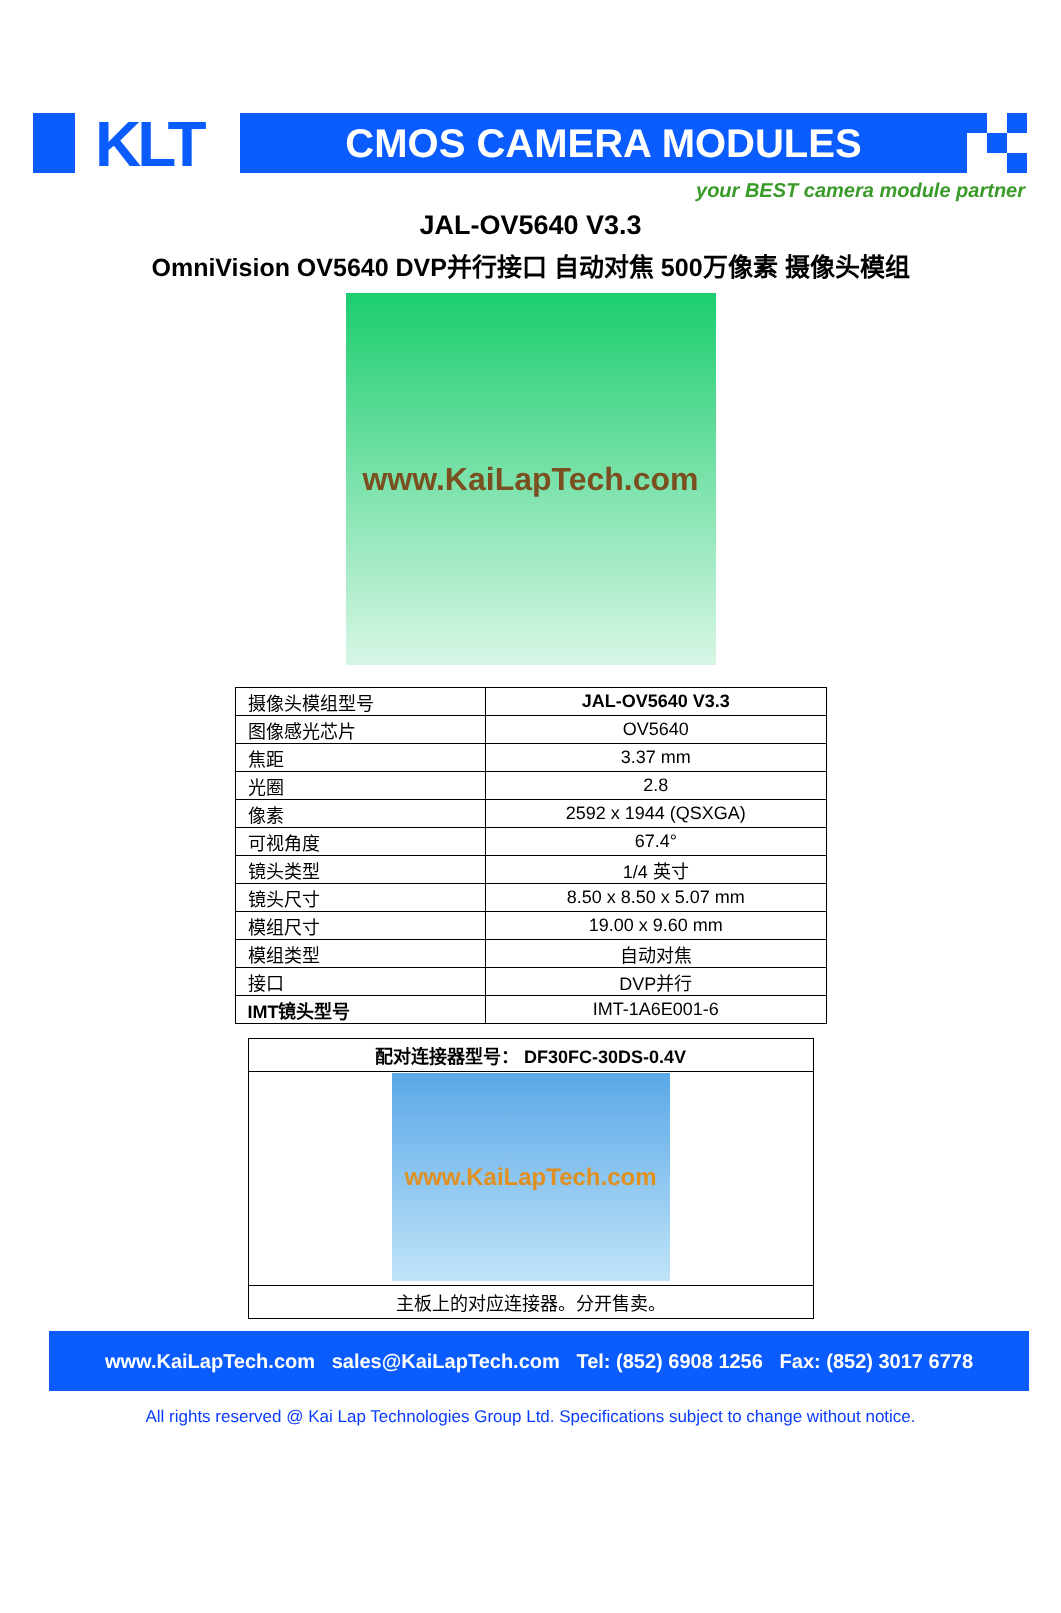KLT CMOS CAMERA MODULES
your BEST camera module partner
JAL-OV5640 V3.3
OmniVision OV5640 DVP并行接口 自动对焦 500万像素 摄像头模组
www.KaiLapTech.com
| 摄像头模组型号 | JAL-OV5640 V3.3 |
| 图像感光芯片 | OV5640 |
| 焦距 | 3.37 mm |
| 光圈 | 2.8 |
| 像素 | 2592 x 1944 (QSXGA) |
| 可视角度 | 67.4° |
| 镜头类型 | 1/4 英寸 |
| 镜头尺寸 | 8.50 x 8.50 x 5.07 mm |
| 模组尺寸 | 19.00 x 9.60 mm |
| 模组类型 | 自动对焦 |
| 接口 | DVP并行 |
| IMT镜头型号 | IMT-1A6E001-6 |
| 配对连接器型号： DF30FC-30DS-0.4V |
| www.KaiLapTech.com |
| 主板上的对应连接器。分开售卖。 |
www.KaiLapTech.com sales@KaiLapTech.com Tel: (852) 6908 1256 Fax: (852) 3017 6778
All rights reserved @ Kai Lap Technologies Group Ltd. Specifications subject to change without notice.